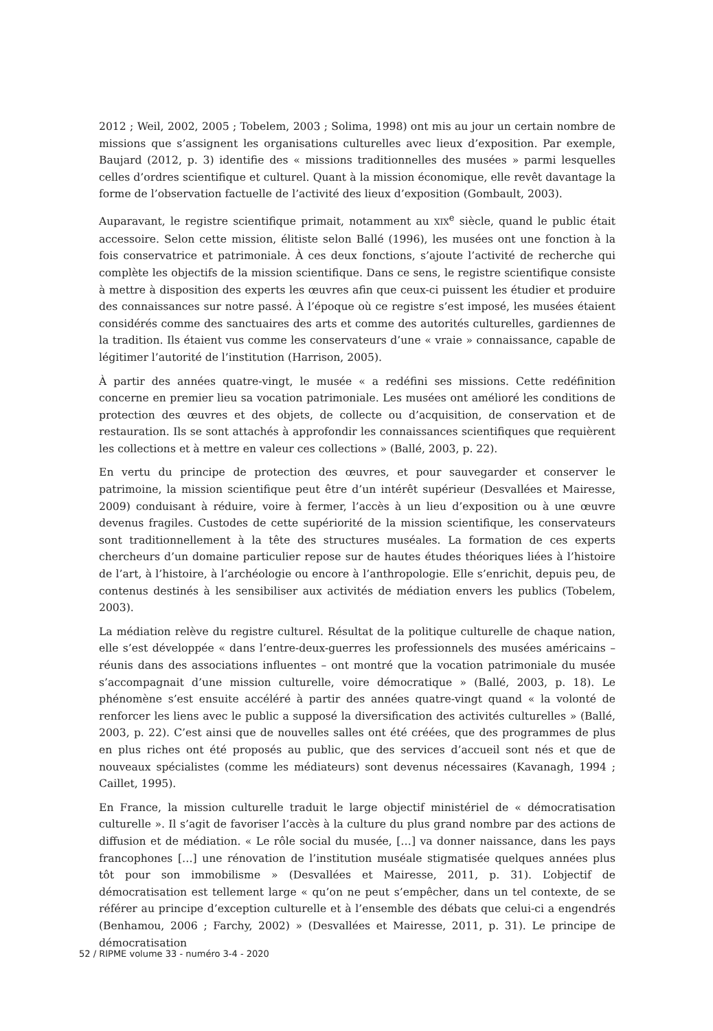2012 ; Weil, 2002, 2005 ; Tobelem, 2003 ; Solima, 1998) ont mis au jour un certain nombre de missions que s’assignent les organisations culturelles avec lieux d’exposition. Par exemple, Baujard (2012, p. 3) identifie des « missions traditionnelles des musées » parmi lesquelles celles d’ordres scientifique et culturel. Quant à la mission économique, elle revêt davantage la forme de l’observation factuelle de l’activité des lieux d’exposition (Gombault, 2003).
Auparavant, le registre scientifique primait, notamment au XIX<sup>e</sup> siècle, quand le public était accessoire. Selon cette mission, élitiste selon Ballé (1996), les musées ont une fonction à la fois conservatrice et patrimoniale. À ces deux fonctions, s’ajoute l’activité de recherche qui complète les objectifs de la mission scientifique. Dans ce sens, le registre scientifique consiste à mettre à disposition des experts les œuvres afin que ceux-ci puissent les étudier et produire des connaissances sur notre passé. À l’époque où ce registre s’est imposé, les musées étaient considérés comme des sanctuaires des arts et comme des autorités culturelles, gardiennes de la tradition. Ils étaient vus comme les conservateurs d’une « vraie » connaissance, capable de légitimer l’autorité de l’institution (Harrison, 2005).
À partir des années quatre-vingt, le musée « a redéfini ses missions. Cette redéfinition concerne en premier lieu sa vocation patrimoniale. Les musées ont amélioré les conditions de protection des œuvres et des objets, de collecte ou d’acquisition, de conservation et de restauration. Ils se sont attachés à approfondir les connaissances scientifiques que requièrent les collections et à mettre en valeur ces collections » (Ballé, 2003, p. 22).
En vertu du principe de protection des œuvres, et pour sauvegarder et conserver le patrimoine, la mission scientifique peut être d’un intérêt supérieur (Desvallées et Mairesse, 2009) conduisant à réduire, voire à fermer, l’accès à un lieu d’exposition ou à une œuvre devenus fragiles. Custodes de cette supériorité de la mission scientifique, les conservateurs sont traditionnellement à la tête des structures muséales. La formation de ces experts chercheurs d’un domaine particulier repose sur de hautes études théoriques liées à l’histoire de l’art, à l’histoire, à l’archéologie ou encore à l’anthropologie. Elle s’enrichit, depuis peu, de contenus destinés à les sensibiliser aux activités de médiation envers les publics (Tobelem, 2003).
La médiation relève du registre culturel. Résultat de la politique culturelle de chaque nation, elle s’est développée « dans l’entre-deux-guerres les professionnels des musées américains – réunis dans des associations influentes – ont montré que la vocation patrimoniale du musée s’accompagnait d’une mission culturelle, voire démocratique » (Ballé, 2003, p. 18). Le phénomène s’est ensuite accéléré à partir des années quatre-vingt quand « la volonté de renforcer les liens avec le public a supposé la diversification des activités culturelles » (Ballé, 2003, p. 22). C’est ainsi que de nouvelles salles ont été créées, que des programmes de plus en plus riches ont été proposés au public, que des services d’accueil sont nés et que de nouveaux spécialistes (comme les médiateurs) sont devenus nécessaires (Kavanagh, 1994 ; Caillet, 1995).
En France, la mission culturelle traduit le large objectif ministériel de « démocratisation culturelle ». Il s’agit de favoriser l’accès à la culture du plus grand nombre par des actions de diffusion et de médiation. « Le rôle social du musée, […] va donner naissance, dans les pays francophones […] une rénovation de l’institution muséale stigmatisée quelques années plus tôt pour son immobilisme » (Desvallées et Mairesse, 2011, p. 31). L’objectif de démocratisation est tellement large « qu’on ne peut s’empêcher, dans un tel contexte, de se référer au principe d’exception culturelle et à l’ensemble des débats que celui-ci a engendrés (Benhamou, 2006 ; Farchy, 2002) » (Desvallées et Mairesse, 2011, p. 31). Le principe de démocratisation
52 / RIPME volume 33 - numéro 3-4 - 2020